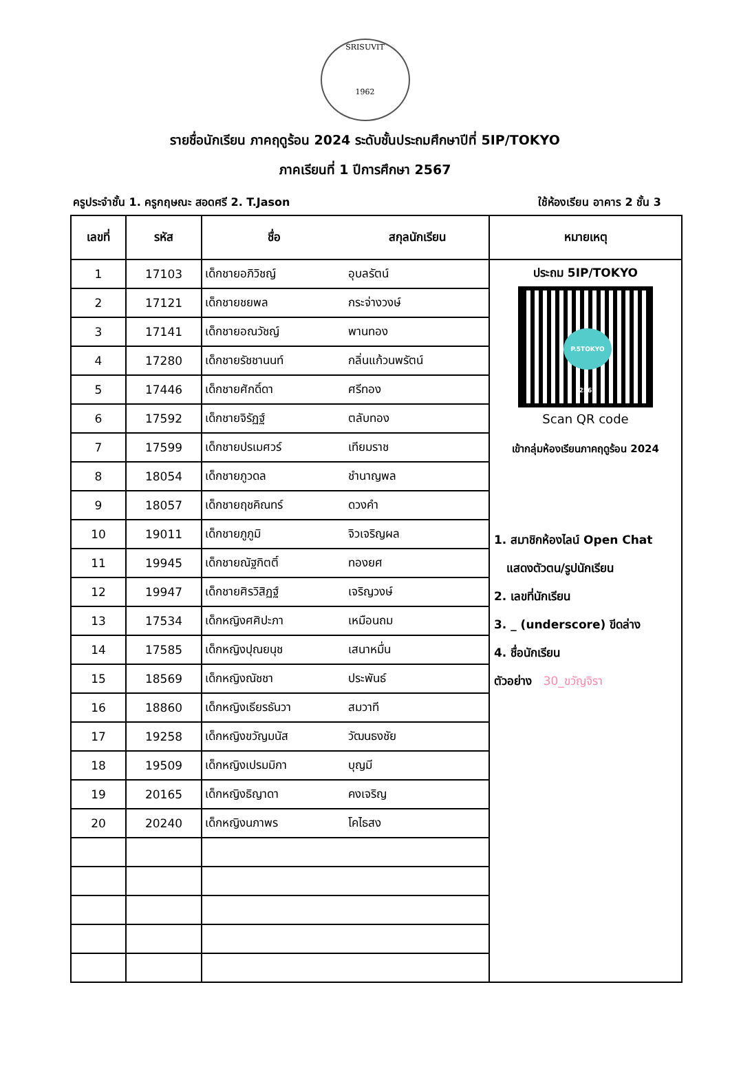SRISUVIT
1962
รายชื่อนักเรียน ภาคฤดูร้อน 2024 ระดับชั้นประถมศึกษาปีที่ 5IP/TOKYO
ภาคเรียนที่ 1 ปีการศึกษา 2567
ครูประจำชั้น 1. ครูกฤษณะ สอดศรี 2. T.Jason ใช้ห้องเรียน อาคาร 2 ชั้น 3
| เลขที่ | รหัส | ชื่อ | สกุลนักเรียน | หมายเหตุ |
| --- | --- | --- | --- | --- |
| 1 | 17103 | เด็กชายอภิวิชญ์ | อุบลรัตน์ | ประถม 5IP/TOKYO P.5TOKYO 2567 Scan QR code เข้ากลุ่มห้องเรียนภาคฤดูร้อน 2024 1. สมาชิกห้องไลน์ Open Chat แสดงตัวตน/รูปนักเรียน 2. เลขที่นักเรียน 3. _ (underscore) ขีดล่าง 4. ชื่อนักเรียน ตัวอย่าง 30_ขวัญจิรา |
| 2 | 17121 | เด็กชายชยพล | กระจ่างวงษ์ | |
| 3 | 17141 | เด็กชายอณวัชญ์ | พานทอง | |
| 4 | 17280 | เด็กชายรัชชานนท์ | กลิ่นแก้วนพรัตน์ | |
| 5 | 17446 | เด็กชายศักดิ์ดา | ศรีทอง | |
| 6 | 17592 | เด็กชายจิรัฏฐ์ | ตลับทอง | |
| 7 | 17599 | เด็กชายปรเมศวร์ | เทียมราช | |
| 8 | 18054 | เด็กชายภูวดล | ชำนาญพล | |
| 9 | 18057 | เด็กชายฤชคิณทร์ | ดวงคำ | |
| 10 | 19011 | เด็กชายภูภูมิ | จิวเจริญผล | |
| 11 | 19945 | เด็กชายณัฐกิตติ์ | ทองยศ | |
| 12 | 19947 | เด็กชายศิรวิสิฏฐ์ | เจริญวงษ์ | |
| 13 | 17534 | เด็กหญิงศศิปะภา | เหมือนถม | |
| 14 | 17585 | เด็กหญิงปุณยนุช | เสนาหมื่น | |
| 15 | 18569 | เด็กหญิงณัชชา | ประพันธ์ | |
| 16 | 18860 | เด็กหญิงเธียรธันวา | สมวาที | |
| 17 | 19258 | เด็กหญิงขวัญมนัส | วัฒนธงชัย | |
| 18 | 19509 | เด็กหญิงเปรมมิกา | บุญมี | |
| 19 | 20165 | เด็กหญิงธิญาดา | คงเจริญ | |
| 20 | 20240 | เด็กหญิงนภาพร | โคไธสง | |